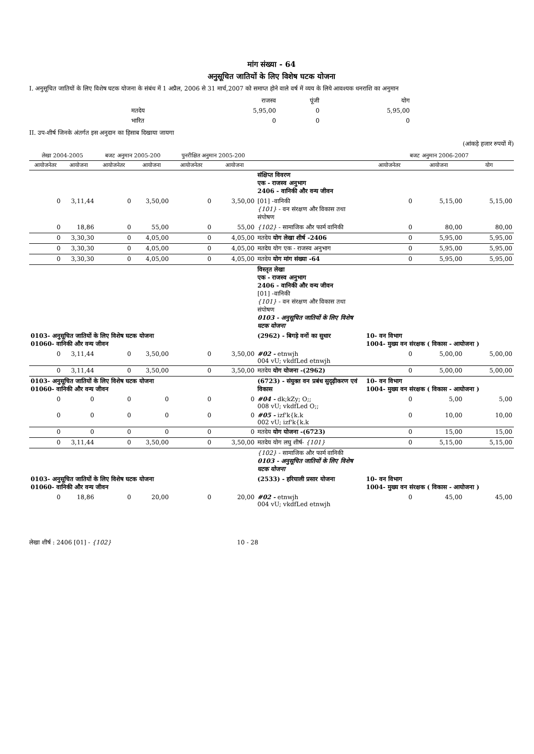मांग संख्या - 64
अनुसूचित जातियों के लिए विशेष घटक योजना
I. अनुसूचित जातियों के लिए विशेष घटक योजना के संबंध में 1 अप्रैल, 2006 से 31 मार्च,2007 को समाप्त होने वाले वर्ष में व्यय के लिये आवश्यक धनराशि का अनुमान
| | राजस्व | पूंजी | योग |
| मतदेय | 5,95,00 | 0 | 5,95,00 |
| भारित | 0 | 0 | 0 |
II. उप-शीर्ष जिनके अंतर्गत इस अनुदान का हिसाब दिखाया जायगा
(आंकड़े हजार रुपयों में)
| लेखा 2004-2005 | | बजट अनुमान 2005-200 | | पुनरीक्षित अनुमान 2005-200 | | | बजट अनुमान 2006-2007 | | |
| --- | --- | --- | --- | --- | --- | --- | --- | --- | --- |
| आयोजनेतर | आयोजना | आयोजनेतर | आयोजना | आयोजनेतर | आयोजना | | आयोजनेतर | आयोजना | योग |
| | | | | | | संक्षिप्त विवरण एक - राजस्व अनुभाग 2406 - वानिकी और वन्य जीवन | | | |
| 0 | 3,11,44 | 0 | 3,50,00 | 0 | 3,50,00 | [01] -वानिकी {101} - वन संरक्षण और विकास तथा संपोषण | 0 | 5,15,00 | 5,15,00 |
| 0 | 18,86 | 0 | 55,00 | 0 | 55,00 | {102} - सामाजिक और फार्म वानिकी | 0 | 80,00 | 80,00 |
| 0 | 3,30,30 | 0 | 4,05,00 | 0 | 4,05,00 | मतदेय योग लेखा शीर्ष -2406 | 0 | 5,95,00 | 5,95,00 |
| 0 | 3,30,30 | 0 | 4,05,00 | 0 | 4,05,00 | मतदेय योग एक - राजस्व अनुभाग | 0 | 5,95,00 | 5,95,00 |
| 0 | 3,30,30 | 0 | 4,05,00 | 0 | 4,05,00 | मतदेय योग मांग संख्या -64 | 0 | 5,95,00 | 5,95,00 |
| | | | | | | विस्तृत लेखा एक - राजस्व अनुभाग 2406 - वानिकी और वन्य जीवन [01] -वानिकी {101} - वन संरक्षण और विकास तथा संपोषण 0103 - अनुसूचित जातियों के लिए विशेष घटक योजना | | | |
| 0103- अनुसूचित जातियों के लिए विशेष घटक योजना 01060- वानिकी और वन्य जीवन | | | | | | (2962) - बिगड़े वनों का सुधार | 10- वन विभाग 1004- मुख्य वन संरक्षक ( विकास - आयोजना ) | | |
| 0 | 3,11,44 | 0 | 3,50,00 | 0 | 3,50,00 | #02 - etnwjh 004 vU; vkdfLed etnwjh | 0 | 5,00,00 | 5,00,00 |
| 0 | 3,11,44 | 0 | 3,50,00 | 0 | 3,50,00 | मतदेय योग योजना -(2962) | 0 | 5,00,00 | 5,00,00 |
| 0103- अनुसूचित जातियों के लिए विशेष घटक योजना 01060- वानिकी और वन्य जीवन | | | | | | (6723) - संयुक्त वन प्रबंध सुदृढ़ीकरण एवं विकास | 10- वन विभाग 1004- मुख्य वन संरक्षक ( विकास - आयोजना ) | | |
| 0 | 0 | 0 | 0 | 0 | 0 | #04 - dk;kZy; O;; 008 vU; vkdfLed O;; | 0 | 5,00 | 5,00 |
| 0 | 0 | 0 | 0 | 0 | 0 | #05 - izf'k{k.k 002 vU; izf'k{k.k | 0 | 10,00 | 10,00 |
| 0 | 0 | 0 | 0 | 0 | 0 | मतदेय योग योजना -(6723) | 0 | 15,00 | 15,00 |
| 0 | 3,11,44 | 0 | 3,50,00 | 0 | 3,50,00 | मतदेय योग लघु शीर्ष- {101} | 0 | 5,15,00 | 5,15,00 |
| | | | | | | {102} - सामाजिक और फार्म वानिकी 0103 - अनुसूचित जातियों के लिए विशेष घटक योजना | | | |
| 0103- अनुसूचित जातियों के लिए विशेष घटक योजना 01060- वानिकी और वन्य जीवन | | | | | | (2533) - हरियाली प्रसार योजना | 10- वन विभाग 1004- मुख्य वन संरक्षक ( विकास - आयोजना ) | | |
| 0 | 18,86 | 0 | 20,00 | 0 | 20,00 | #02 - etnwjh 004 vU; vkdfLed etnwjh | 0 | 45,00 | 45,00 |
लेखा शीर्ष : 2406 [01] - {102} 10 - 28